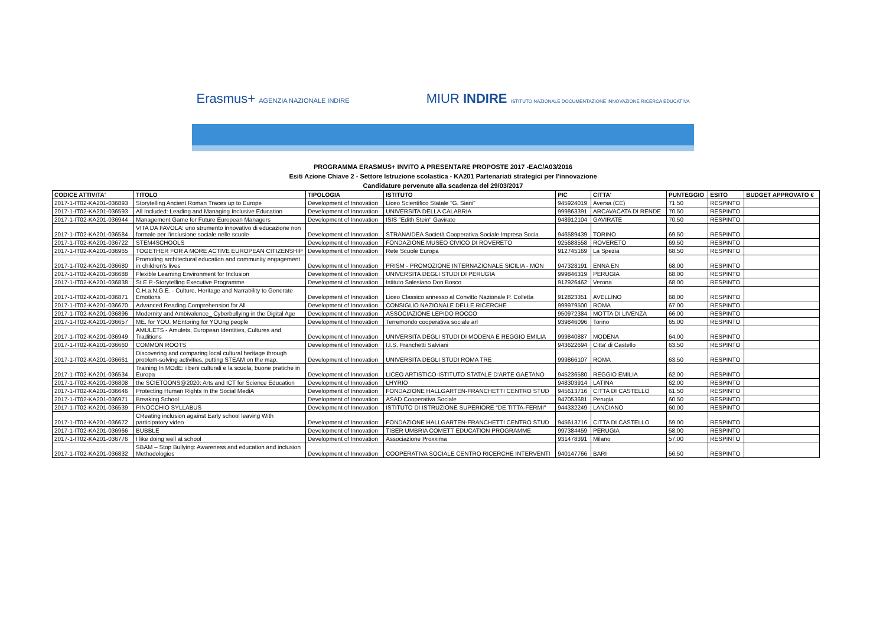Erasmus+ AGENZIA NAZIONALE INDIRE
MIUR INDIRE ISTITUTO NAZIONALE DOCUMENTAZIONE INNOVAZIONE RICERCA EDUCATIVA
PROGRAMMA ERASMUS+ INVITO A PRESENTARE PROPOSTE 2017 -EAC/A03/2016
Esiti Azione Chiave 2 - Settore Istruzione scolastica - KA201 Partenariati strategici per l'innovazione
Candidature pervenute alla scadenza del 29/03/2017
| CODICE ATTIVITA' | TITOLO | TIPOLOGIA | ISTITUTO | PIC | CITTA' | PUNTEGGIO | ESITO | BUDGET APPROVATO € |
| --- | --- | --- | --- | --- | --- | --- | --- | --- |
| 2017-1-IT02-KA201-036893 | Storytelling Ancient Roman Traces up to Europe | Development of Innovation | Liceo Scientifico Statale "G. Siani" | 945924019 | Aversa (CE) | 71.50 | RESPINTO | |
| 2017-1-IT02-KA201-036593 | All Included: Leading and Managing Inclusive Education | Development of Innovation | UNIVERSITA DELLA CALABRIA | 999863391 | ARCAVACATA DI RENDE | 70.50 | RESPINTO | |
| 2017-1-IT02-KA201-036944 | Management Game for Future European Managers | Development of Innovation | ISIS "Edith Stein" Gavirate | 948912104 | GAVIRATE | 70.50 | RESPINTO | |
| 2017-1-IT02-KA201-036584 | VITA DA FAVOLA: uno strumento innovativo di educazione non formale per l'inclusione sociale nelle scuole | Development of Innovation | STRANAIDEA Società Cooperativa Sociale Impresa Socia | 946589439 | TORINO | 69.50 | RESPINTO | |
| 2017-1-IT02-KA201-036722 | STEM4SCHOOLS | Development of Innovation | FONDAZIONE MUSEO CIVICO DI ROVERETO | 925688558 | ROVERETO | 69.50 | RESPINTO | |
| 2017-1-IT02-KA201-036965 | TOGETHER FOR A MORE ACTIVE EUROPEAN CITIZENSHIP | Development of Innovation | Rete Scuole Europa | 912745169 | La Spezia | 68.50 | RESPINTO | |
| 2017-1-IT02-KA201-036680 | Promoting architectural education and community engagement in children's lives | Development of Innovation | PRISM - PROMOZIONE INTERNAZIONALE SICILIA - MON | 947328191 | ENNA EN | 68.00 | RESPINTO | |
| 2017-1-IT02-KA201-036688 | Flexible Learning Environment for Inclusion | Development of Innovation | UNIVERSITA DEGLI STUDI DI PERUGIA | 999846319 | PERUGIA | 68.00 | RESPINTO | |
| 2017-1-IT02-KA201-036838 | St.E.P.-Storytelling Executive Programme | Development of Innovation | Istituto Salesiano Don Bosco | 912926462 | Verona | 68.00 | RESPINTO | |
| 2017-1-IT02-KA201-036871 | C.H.a.N.G.E. - Culture, Heritage and Narrability to Generate Emotions | Development of Innovation | Liceo Classico annesso al Convitto Nazionale P. Colletta | 912823351 | AVELLINO | 68.00 | RESPINTO | |
| 2017-1-IT02-KA201-036670 | Advanced Reading Comprehension for All | Development of Innovation | CONSIGLIO NAZIONALE DELLE RICERCHE | 999979500 | ROMA | 67.00 | RESPINTO | |
| 2017-1-IT02-KA201-036896 | Modernity and Ambivalence_ Cyberbullying in the Digital Age | Development of Innovation | ASSOCIAZIONE LEPIDO ROCCO | 950972384 | MOTTA DI LIVENZA | 66.00 | RESPINTO | |
| 2017-1-IT02-KA201-036657 | ME. for YOU. MEntoring for YOUng people | Development of Innovation | Terremondo cooperativa sociale arl | 939846096 | Torino | 65.00 | RESPINTO | |
| 2017-1-IT02-KA201-036949 | AMULETS - Amulets, European Identities, Cultures and Traditions | Development of Innovation | UNIVERSITA DEGLI STUDI DI MODENA E REGGIO EMILIA | 999840887 | MODENA | 64.00 | RESPINTO | |
| 2017-1-IT02-KA201-036660 | COMMON ROOTS | Development of Innovation | I.I.S. Franchetti Salviani | 943622694 | Citta' di Castello | 63.50 | RESPINTO | |
| 2017-1-IT02-KA201-036661 | Discovering and comparing local cultural heritage through problem-solving activities, putting STEAM on the map. | Development of Innovation | UNIVERSITA DEGLI STUDI ROMA TRE | 999866107 | ROMA | 63.50 | RESPINTO | |
| 2017-1-IT02-KA201-036534 | Training In MOdE: i beni culturali e la scuola, buone pratiche in Europa | Development of Innovation | LICEO ARTISTICO-ISTITUTO STATALE D'ARTE GAETANO | 945236580 | REGGIO EMILIA | 62.00 | RESPINTO | |
| 2017-1-IT02-KA201-036808 | the SCIETOONS@2020: Arts and ICT for Science Education | Development of Innovation | LHYRIO | 948303914 | LATINA | 62.00 | RESPINTO | |
| 2017-1-IT02-KA201-036646 | Protecting Human Rights In the Social MediA | Development of Innovation | FONDAZIONE HALLGARTEN-FRANCHETTI CENTRO STUD | 945613716 | CITTA DI CASTELLO | 61.50 | RESPINTO | |
| 2017-1-IT02-KA201-036971 | Breaking School | Development of Innovation | ASAD Cooperativa Sociale | 947053681 | Perugia | 60.50 | RESPINTO | |
| 2017-1-IT02-KA201-036539 | PINOCCHIO SYLLABUS | Development of Innovation | ISTITUTO DI ISTRUZIONE SUPERIORE "DE TITTA-FERMI" | 944332249 | LANCIANO | 60.00 | RESPINTO | |
| 2017-1-IT02-KA201-036672 | CReating inclusion against Early school leaving With participatory video | Development of Innovation | FONDAZIONE HALLGARTEN-FRANCHETTI CENTRO STUD | 945613716 | CITTA DI CASTELLO | 59.00 | RESPINTO | |
| 2017-1-IT02-KA201-036966 | BUBBLE | Development of Innovation | TIBER UMBRIA COMETT EDUCATION PROGRAMME | 997384459 | PERUGIA | 58.00 | RESPINTO | |
| 2017-1-IT02-KA201-036776 | I like doing well at school | Development of Innovation | Associazione Proxxima | 931478391 | Milano | 57.00 | RESPINTO | |
| 2017-1-IT02-KA201-036832 | SBAM – Stop Bullying: Awareness and education and inclusion Methodologies | Development of Innovation | COOPERATIVA SOCIALE CENTRO RICERCHE INTERVENTI | 940147766 | BARI | 56.50 | RESPINTO | |